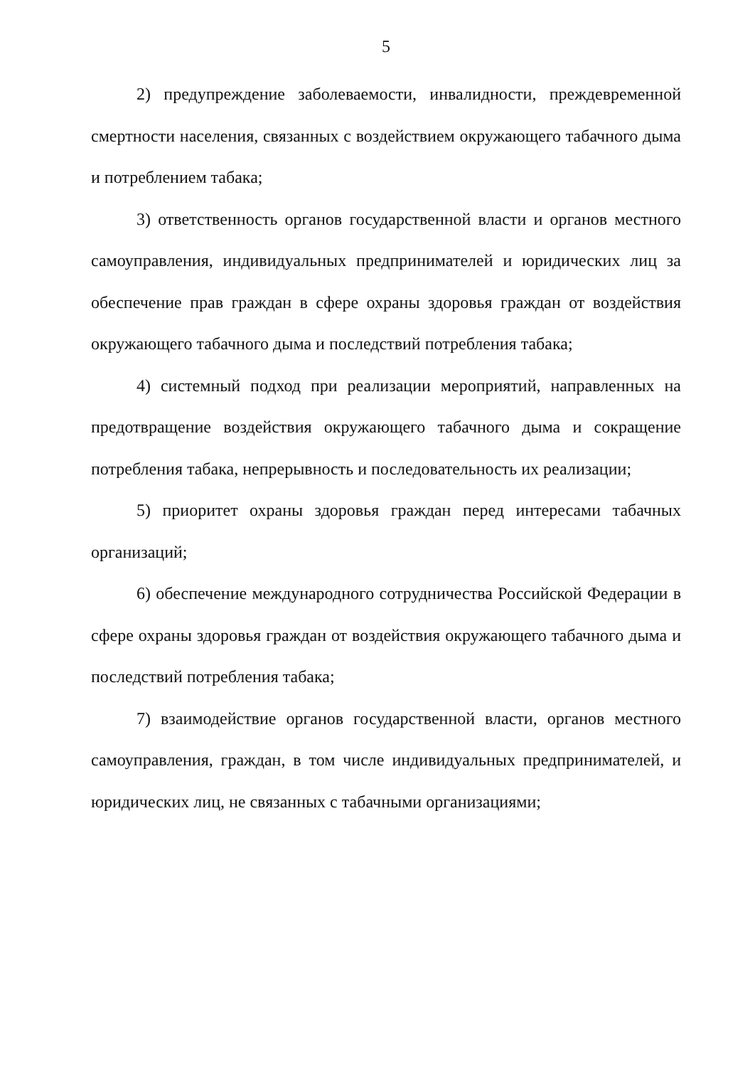5
2) предупреждение заболеваемости, инвалидности, преждевременной смертности населения, связанных с воздействием окружающего табачного дыма и потреблением табака;
3) ответственность органов государственной власти и органов местного самоуправления, индивидуальных предпринимателей и юридических лиц за обеспечение прав граждан в сфере охраны здоровья граждан от воздействия окружающего табачного дыма и последствий потребления табака;
4) системный подход при реализации мероприятий, направленных на предотвращение воздействия окружающего табачного дыма и сокращение потребления табака, непрерывность и последовательность их реализации;
5) приоритет охраны здоровья граждан перед интересами табачных организаций;
6) обеспечение международного сотрудничества Российской Федерации в сфере охраны здоровья граждан от воздействия окружающего табачного дыма и последствий потребления табака;
7) взаимодействие органов государственной власти, органов местного самоуправления, граждан, в том числе индивидуальных предпринимателей, и юридических лиц, не связанных с табачными организациями;